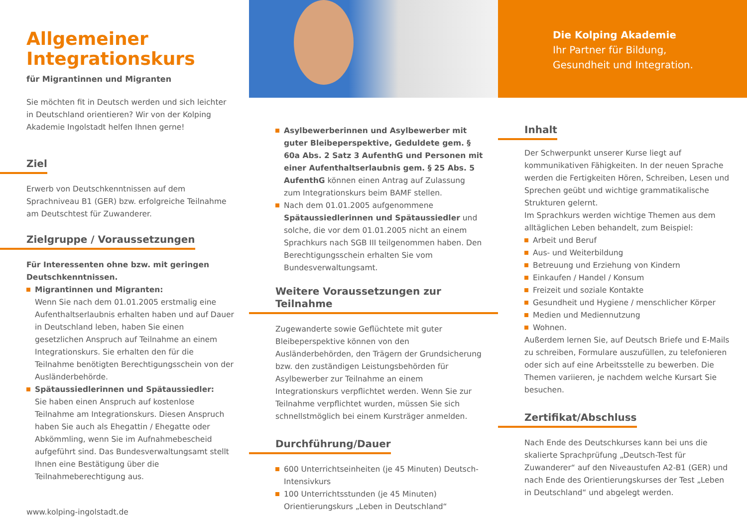Allgemeiner
Integrationskurs
für Migrantinnen und Migranten
Sie möchten fit in Deutsch werden und sich leichter in Deutschland orientieren? Wir von der Kolping Akademie Ingolstadt helfen Ihnen gerne!
Ziel
Erwerb von Deutschkenntnissen auf dem Sprachniveau B1 (GER) bzw. erfolgreiche Teilnahme am Deutschtest für Zuwanderer.
Zielgruppe / Voraussetzungen
Für Interessenten ohne bzw. mit geringen Deutschkenntnissen.
Migrantinnen und Migranten:
Wenn Sie nach dem 01.01.2005 erstmalig eine Aufenthaltserlaubnis erhalten haben und auf Dauer in Deutschland leben, haben Sie einen gesetzlichen Anspruch auf Teilnahme an einem Integrationskurs. Sie erhalten den für die Teilnahme benötigten Berechtigungsschein von der Ausländerbehörde.
Spätaussiedlerinnen und Spätaussiedler:
Sie haben einen Anspruch auf kostenlose Teilnahme am Integrationskurs. Diesen Anspruch haben Sie auch als Ehegattin / Ehegatte oder Abkömmling, wenn Sie im Aufnahmebescheid aufgeführt sind. Das Bundesverwaltungsamt stellt Ihnen eine Bestätigung über die Teilnahmeberechtigung aus.
www.kolping-ingolstadt.de
Asylbewerberinnen und Asylbewerber mit guter Bleibeperspektive, Geduldete gem. § 60a Abs. 2 Satz 3 AufenthG und Personen mit einer Aufenthaltserlaubnis gem. § 25 Abs. 5 AufenthG können einen Antrag auf Zulassung zum Integrationskurs beim BAMF stellen.
Nach dem 01.01.2005 aufgenommene Spätaussiedlerinnen und Spätaussiedler und solche, die vor dem 01.01.2005 nicht an einem Sprachkurs nach SGB III teilgenommen haben. Den Berechtigungsschein erhalten Sie vom Bundesverwaltungsamt.
Weitere Voraussetzungen zur Teilnahme
Zugewanderte sowie Geflüchtete mit guter Bleibeperspektive können von den Ausländerbehörden, den Trägern der Grundsicherung bzw. den zuständigen Leistungsbehörden für Asylbewerber zur Teilnahme an einem Integrationskurs verpflichtet werden. Wenn Sie zur Teilnahme verpflichtet wurden, müssen Sie sich schnellstmöglich bei einem Kursträger anmelden.
Durchführung/Dauer
600 Unterrichtseinheiten (je 45 Minuten) Deutsch-Intensivkurs
100 Unterrichtsstunden (je 45 Minuten) Orientierungskurs „Leben in Deutschland“
Die Kolping Akademie
Ihr Partner für Bildung,
Gesundheit und Integration.
Inhalt
Der Schwerpunkt unserer Kurse liegt auf kommunikativen Fähigkeiten. In der neuen Sprache werden die Fertigkeiten Hören, Schreiben, Lesen und Sprechen geübt und wichtige grammatikalische Strukturen gelernt.
Im Sprachkurs werden wichtige Themen aus dem alltäglichen Leben behandelt, zum Beispiel:
Arbeit und Beruf
Aus- und Weiterbildung
Betreuung und Erziehung von Kindern
Einkaufen / Handel / Konsum
Freizeit und soziale Kontakte
Gesundheit und Hygiene / menschlicher Körper
Medien und Mediennutzung
Wohnen.
Außerdem lernen Sie, auf Deutsch Briefe und E-Mails zu schreiben, Formulare auszufüllen, zu telefonieren oder sich auf eine Arbeitsstelle zu bewerben. Die Themen variieren, je nachdem welche Kursart Sie besuchen.
Zertifikat/Abschluss
Nach Ende des Deutschkurses kann bei uns die skalierte Sprachprüfung „Deutsch-Test für Zuwanderer“ auf den Niveaustufen A2-B1 (GER) und nach Ende des Orientierungskurses der Test „Leben in Deutschland“ und abgelegt werden.